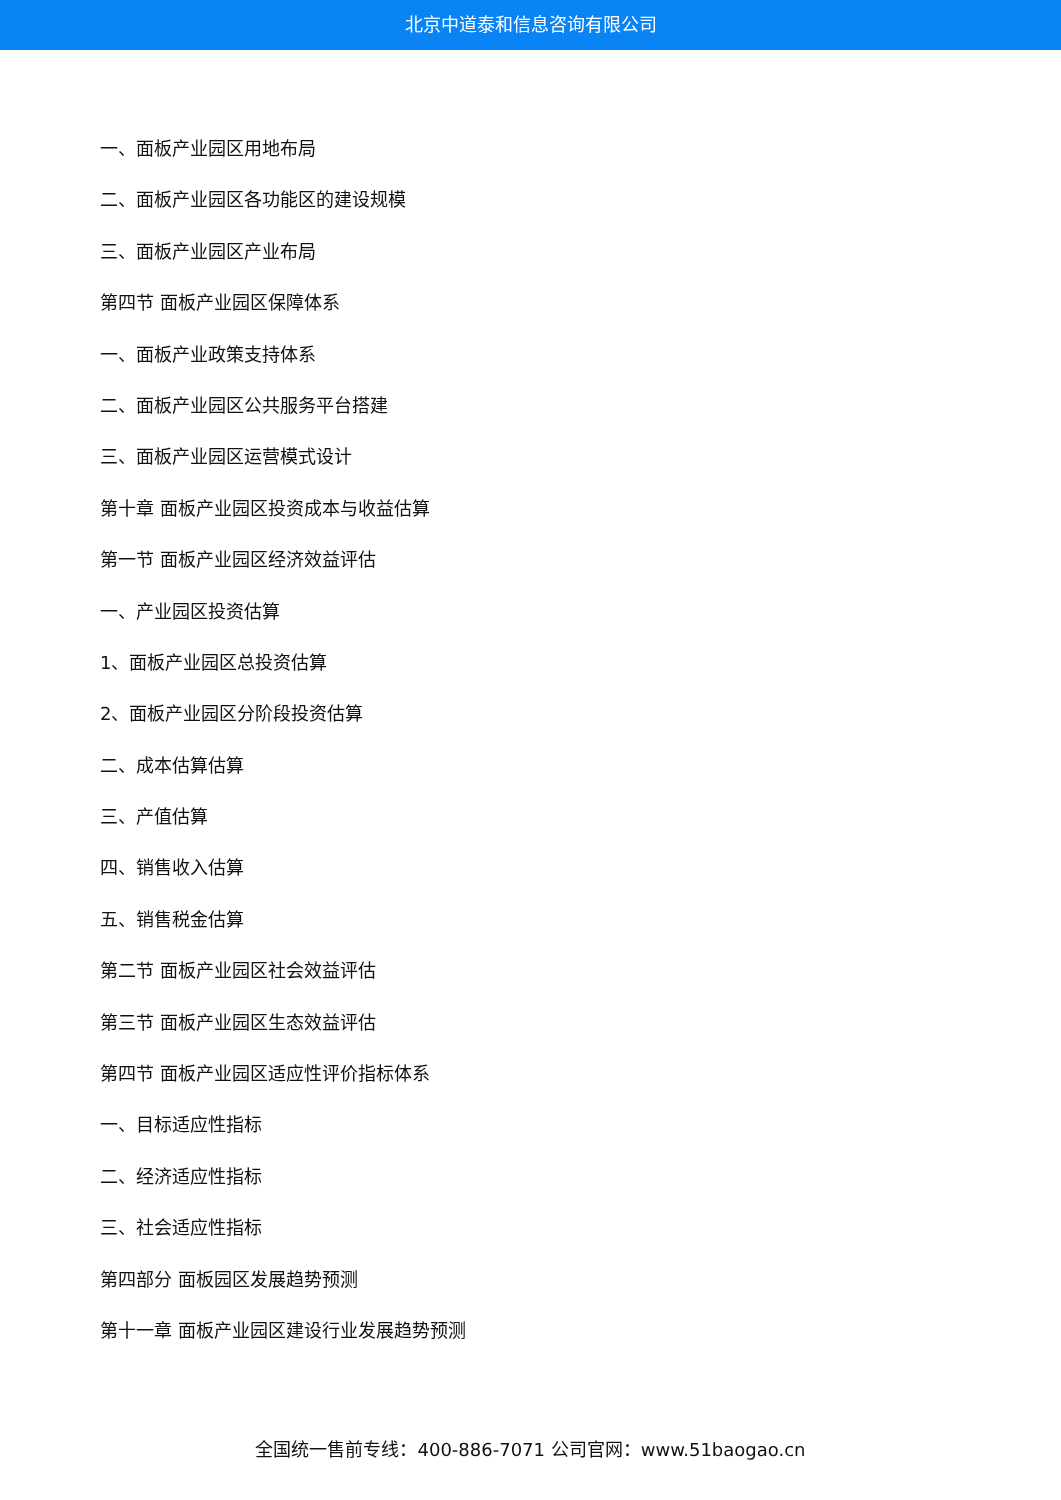北京中道泰和信息咨询有限公司
一、面板产业园区用地布局
二、面板产业园区各功能区的建设规模
三、面板产业园区产业布局
第四节 面板产业园区保障体系
一、面板产业政策支持体系
二、面板产业园区公共服务平台搭建
三、面板产业园区运营模式设计
第十章 面板产业园区投资成本与收益估算
第一节 面板产业园区经济效益评估
一、产业园区投资估算
1、面板产业园区总投资估算
2、面板产业园区分阶段投资估算
二、成本估算估算
三、产值估算
四、销售收入估算
五、销售税金估算
第二节 面板产业园区社会效益评估
第三节 面板产业园区生态效益评估
第四节 面板产业园区适应性评价指标体系
一、目标适应性指标
二、经济适应性指标
三、社会适应性指标
第四部分 面板园区发展趋势预测
第十一章 面板产业园区建设行业发展趋势预测
全国统一售前专线：400-886-7071 公司官网：www.51baogao.cn